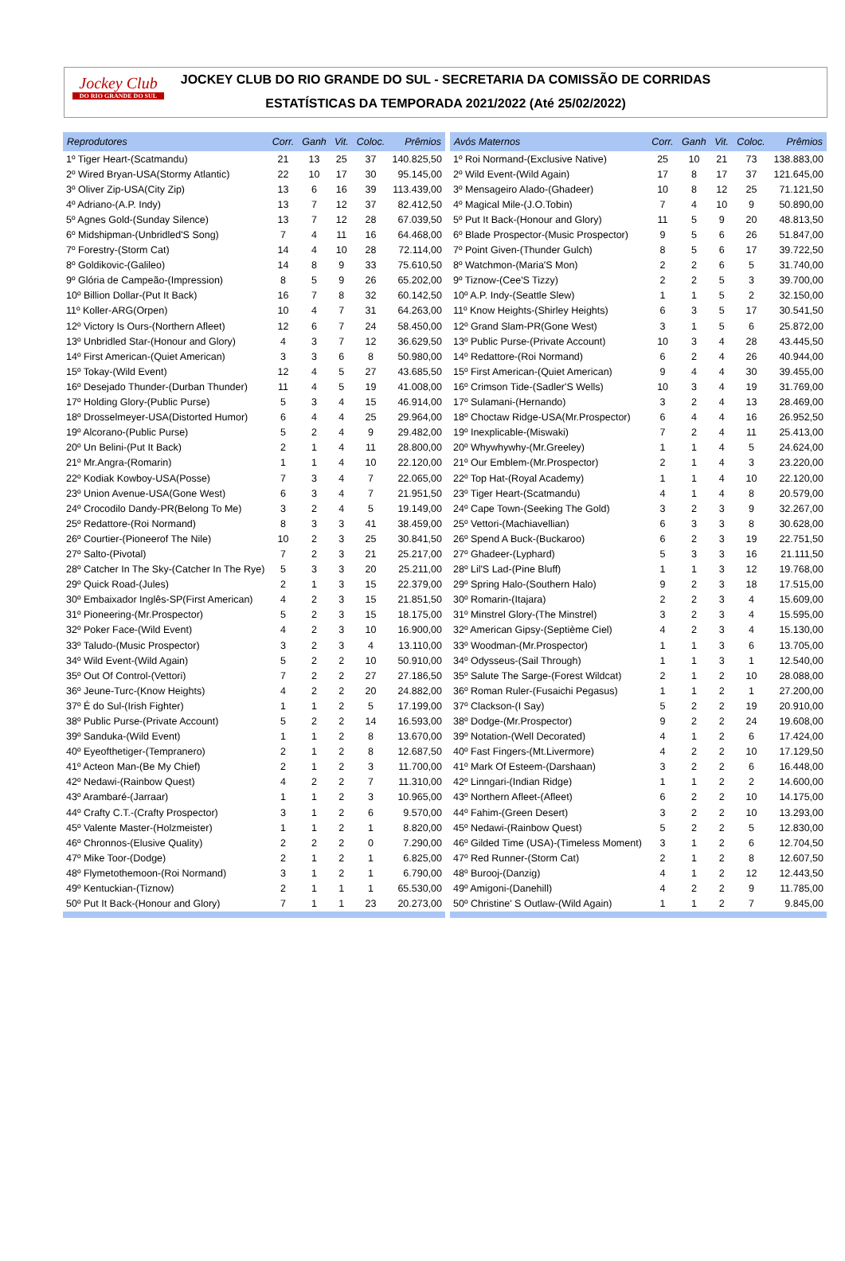Jockey Club
DO RIO GRANDE DO SUL
JOCKEY CLUB DO RIO GRANDE DO SUL - SECRETARIA DA COMISSÃO DE CORRIDAS
ESTATÍSTICAS DA TEMPORADA 2021/2022 (Até 25/02/2022)
| Reprodutores | Corr. | Ganh | Vit. | Coloc. | Prêmios |
| --- | --- | --- | --- | --- | --- |
| 1º Tiger Heart-(Scatmandu) | 21 | 13 | 25 | 37 | 140.825,50 |
| 2º Wired Bryan-USA(Stormy Atlantic) | 22 | 10 | 17 | 30 | 95.145,00 |
| 3º Oliver Zip-USA(City Zip) | 13 | 6 | 16 | 39 | 113.439,00 |
| 4º Adriano-(A.P. Indy) | 13 | 7 | 12 | 37 | 82.412,50 |
| 5º Agnes Gold-(Sunday Silence) | 13 | 7 | 12 | 28 | 67.039,50 |
| 6º Midshipman-(Unbridled'S Song) | 7 | 4 | 11 | 16 | 64.468,00 |
| 7º Forestry-(Storm Cat) | 14 | 4 | 10 | 28 | 72.114,00 |
| 8º Goldikovic-(Galileo) | 14 | 8 | 9 | 33 | 75.610,50 |
| 9º Glória de Campeão-(Impression) | 8 | 5 | 9 | 26 | 65.202,00 |
| 10º Billion Dollar-(Put It Back) | 16 | 7 | 8 | 32 | 60.142,50 |
| 11º Koller-ARG(Orpen) | 10 | 4 | 7 | 31 | 64.263,00 |
| 12º Victory Is Ours-(Northern Afleet) | 12 | 6 | 7 | 24 | 58.450,00 |
| 13º Unbridled Star-(Honour and Glory) | 4 | 3 | 7 | 12 | 36.629,50 |
| 14º First American-(Quiet American) | 3 | 3 | 6 | 8 | 50.980,00 |
| 15º Tokay-(Wild Event) | 12 | 4 | 5 | 27 | 43.685,50 |
| 16º Desejado Thunder-(Durban Thunder) | 11 | 4 | 5 | 19 | 41.008,00 |
| 17º Holding Glory-(Public Purse) | 5 | 3 | 4 | 15 | 46.914,00 |
| 18º Drosselmeyer-USA(Distorted Humor) | 6 | 4 | 4 | 25 | 29.964,00 |
| 19º Alcorano-(Public Purse) | 5 | 2 | 4 | 9 | 29.482,00 |
| 20º Un Belini-(Put It Back) | 2 | 1 | 4 | 11 | 28.800,00 |
| 21º Mr.Angra-(Romarin) | 1 | 1 | 4 | 10 | 22.120,00 |
| 22º Kodiak Kowboy-USA(Posse) | 7 | 3 | 4 | 7 | 22.065,00 |
| 23º Union Avenue-USA(Gone West) | 6 | 3 | 4 | 7 | 21.951,50 |
| 24º Crocodilo Dandy-PR(Belong To Me) | 3 | 2 | 4 | 5 | 19.149,00 |
| 25º Redattore-(Roi Normand) | 8 | 3 | 3 | 41 | 38.459,00 |
| 26º Courtier-(Pioneerof The Nile) | 10 | 2 | 3 | 25 | 30.841,50 |
| 27º Salto-(Pivotal) | 7 | 2 | 3 | 21 | 25.217,00 |
| 28º Catcher In The Sky-(Catcher In The Rye) | 5 | 3 | 3 | 20 | 25.211,00 |
| 29º Quick Road-(Jules) | 2 | 1 | 3 | 15 | 22.379,00 |
| 30º Embaixador Inglês-SP(First American) | 4 | 2 | 3 | 15 | 21.851,50 |
| 31º Pioneering-(Mr.Prospector) | 5 | 2 | 3 | 15 | 18.175,00 |
| 32º Poker Face-(Wild Event) | 4 | 2 | 3 | 10 | 16.900,00 |
| 33º Taludo-(Music Prospector) | 3 | 2 | 3 | 4 | 13.110,00 |
| 34º Wild Event-(Wild Again) | 5 | 2 | 2 | 10 | 50.910,00 |
| 35º Out Of Control-(Vettori) | 7 | 2 | 2 | 27 | 27.186,50 |
| 36º Jeune-Turc-(Know Heights) | 4 | 2 | 2 | 20 | 24.882,00 |
| 37º É do Sul-(Irish Fighter) | 1 | 1 | 2 | 5 | 17.199,00 |
| 38º Public Purse-(Private Account) | 5 | 2 | 2 | 14 | 16.593,00 |
| 39º Sanduka-(Wild Event) | 1 | 1 | 2 | 8 | 13.670,00 |
| 40º Eyeofthetiger-(Tempranero) | 2 | 1 | 2 | 8 | 12.687,50 |
| 41º Acteon Man-(Be My Chief) | 2 | 1 | 2 | 3 | 11.700,00 |
| 42º Nedawi-(Rainbow Quest) | 4 | 2 | 2 | 7 | 11.310,00 |
| 43º Arambaré-(Jarraar) | 1 | 1 | 2 | 3 | 10.965,00 |
| 44º Crafty C.T.-(Crafty Prospector) | 3 | 1 | 2 | 6 | 9.570,00 |
| 45º Valente Master-(Holzmeister) | 1 | 1 | 2 | 1 | 8.820,00 |
| 46º Chronnos-(Elusive Quality) | 2 | 2 | 2 | 0 | 7.290,00 |
| 47º Mike Toor-(Dodge) | 2 | 1 | 2 | 1 | 6.825,00 |
| 48º Flymetothemoon-(Roi Normand) | 3 | 1 | 2 | 1 | 6.790,00 |
| 49º Kentuckian-(Tiznow) | 2 | 1 | 1 | 1 | 65.530,00 |
| 50º Put It Back-(Honour and Glory) | 7 | 1 | 1 | 23 | 20.273,00 |
| Avós Maternos | Corr. | Ganh | Vit. | Coloc. | Prêmios |
| --- | --- | --- | --- | --- | --- |
| 1º Roi Normand-(Exclusive Native) | 25 | 10 | 21 | 73 | 138.883,00 |
| 2º Wild Event-(Wild Again) | 17 | 8 | 17 | 37 | 121.645,00 |
| 3º Mensageiro Alado-(Ghadeer) | 10 | 8 | 12 | 25 | 71.121,50 |
| 4º Magical Mile-(J.O.Tobin) | 7 | 4 | 10 | 9 | 50.890,00 |
| 5º Put It Back-(Honour and Glory) | 11 | 5 | 9 | 20 | 48.813,50 |
| 6º Blade Prospector-(Music Prospector) | 9 | 5 | 6 | 26 | 51.847,00 |
| 7º Point Given-(Thunder Gulch) | 8 | 5 | 6 | 17 | 39.722,50 |
| 8º Watchmon-(Maria'S Mon) | 2 | 2 | 6 | 5 | 31.740,00 |
| 9º Tiznow-(Cee'S Tizzy) | 2 | 2 | 5 | 3 | 39.700,00 |
| 10º A.P. Indy-(Seattle Slew) | 1 | 1 | 5 | 2 | 32.150,00 |
| 11º Know Heights-(Shirley Heights) | 6 | 3 | 5 | 17 | 30.541,50 |
| 12º Grand Slam-PR(Gone West) | 3 | 1 | 5 | 6 | 25.872,00 |
| 13º Public Purse-(Private Account) | 10 | 3 | 4 | 28 | 43.445,50 |
| 14º Redattore-(Roi Normand) | 6 | 2 | 4 | 26 | 40.944,00 |
| 15º First American-(Quiet American) | 9 | 4 | 4 | 30 | 39.455,00 |
| 16º Crimson Tide-(Sadler'S Wells) | 10 | 3 | 4 | 19 | 31.769,00 |
| 17º Sulamani-(Hernando) | 3 | 2 | 4 | 13 | 28.469,00 |
| 18º Choctaw Ridge-USA(Mr.Prospector) | 6 | 4 | 4 | 16 | 26.952,50 |
| 19º Inexplicable-(Miswaki) | 7 | 2 | 4 | 11 | 25.413,00 |
| 20º Whywhywhy-(Mr.Greeley) | 1 | 1 | 4 | 5 | 24.624,00 |
| 21º Our Emblem-(Mr.Prospector) | 2 | 1 | 4 | 3 | 23.220,00 |
| 22º Top Hat-(Royal Academy) | 1 | 1 | 4 | 10 | 22.120,00 |
| 23º Tiger Heart-(Scatmandu) | 4 | 1 | 4 | 8 | 20.579,00 |
| 24º Cape Town-(Seeking The Gold) | 3 | 2 | 3 | 9 | 32.267,00 |
| 25º Vettori-(Machiavellian) | 6 | 3 | 3 | 8 | 30.628,00 |
| 26º Spend A Buck-(Buckaroo) | 6 | 2 | 3 | 19 | 22.751,50 |
| 27º Ghadeer-(Lyphard) | 5 | 3 | 3 | 16 | 21.111,50 |
| 28º Lil'S Lad-(Pine Bluff) | 1 | 1 | 3 | 12 | 19.768,00 |
| 29º Spring Halo-(Southern Halo) | 9 | 2 | 3 | 18 | 17.515,00 |
| 30º Romarin-(Itajara) | 2 | 2 | 3 | 4 | 15.609,00 |
| 31º Minstrel Glory-(The Minstrel) | 3 | 2 | 3 | 4 | 15.595,00 |
| 32º American Gipsy-(Septième Ciel) | 4 | 2 | 3 | 4 | 15.130,00 |
| 33º Woodman-(Mr.Prospector) | 1 | 1 | 3 | 6 | 13.705,00 |
| 34º Odysseus-(Sail Through) | 1 | 1 | 3 | 1 | 12.540,00 |
| 35º Salute The Sarge-(Forest Wildcat) | 2 | 1 | 2 | 10 | 28.088,00 |
| 36º Roman Ruler-(Fusaichi Pegasus) | 1 | 1 | 2 | 1 | 27.200,00 |
| 37º Clackson-(I Say) | 5 | 2 | 2 | 19 | 20.910,00 |
| 38º Dodge-(Mr.Prospector) | 9 | 2 | 2 | 24 | 19.608,00 |
| 39º Notation-(Well Decorated) | 4 | 1 | 2 | 6 | 17.424,00 |
| 40º Fast Fingers-(Mt.Livermore) | 4 | 2 | 2 | 10 | 17.129,50 |
| 41º Mark Of Esteem-(Darshaan) | 3 | 2 | 2 | 6 | 16.448,00 |
| 42º Linngari-(Indian Ridge) | 1 | 1 | 2 | 2 | 14.600,00 |
| 43º Northern Afleet-(Afleet) | 6 | 2 | 2 | 10 | 14.175,00 |
| 44º Fahim-(Green Desert) | 3 | 2 | 2 | 10 | 13.293,00 |
| 45º Nedawi-(Rainbow Quest) | 5 | 2 | 2 | 5 | 12.830,00 |
| 46º Gilded Time (USA)-(Timeless Moment) | 3 | 1 | 2 | 6 | 12.704,50 |
| 47º Red Runner-(Storm Cat) | 2 | 1 | 2 | 8 | 12.607,50 |
| 48º Burooj-(Danzig) | 4 | 1 | 2 | 12 | 12.443,50 |
| 49º Amigoni-(Danehill) | 4 | 2 | 2 | 9 | 11.785,00 |
| 50º Christine' S Outlaw-(Wild Again) | 1 | 1 | 2 | 7 | 9.845,00 |